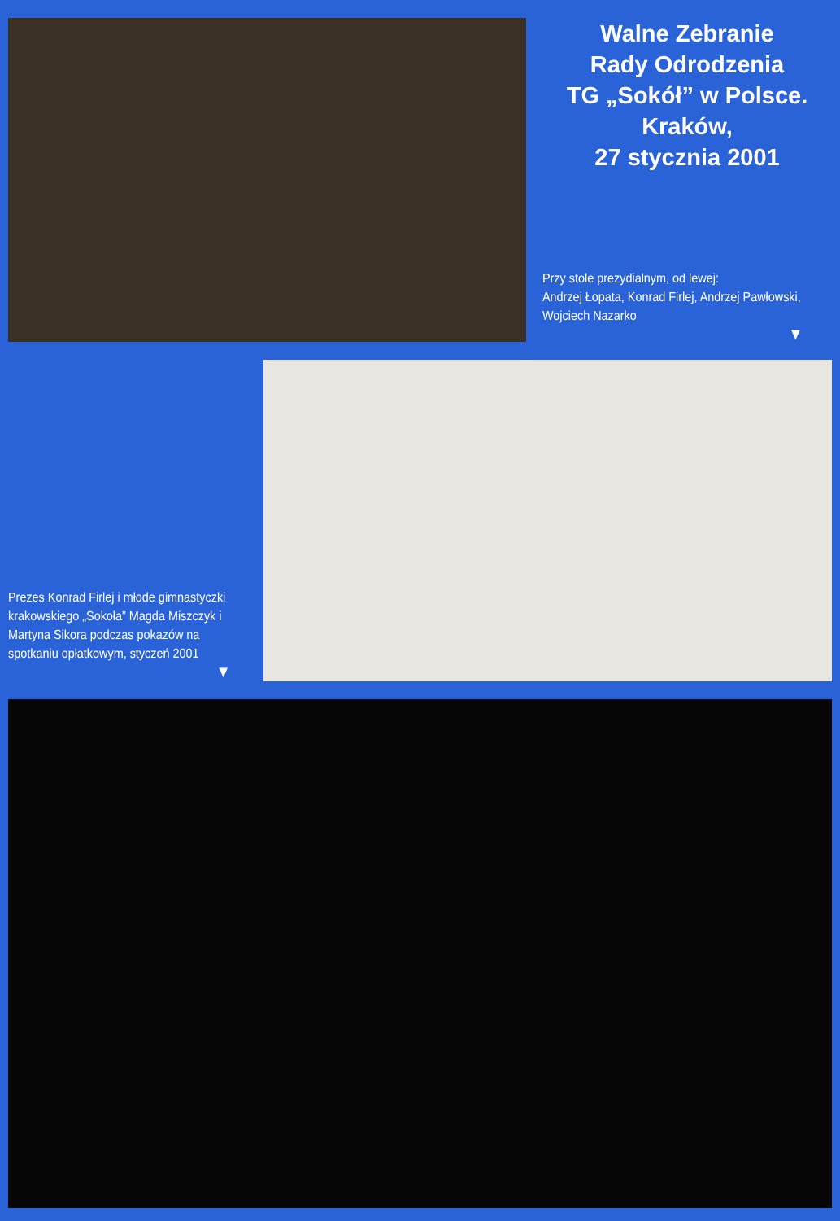Walne Zebranie
Rady Odrodzenia
TG „Sokół” w Polsce.
Kraków,
27 stycznia 2001
Przy stole prezydialnym, od lewej:
Andrzej Łopata, Konrad Firlej, Andrzej Pawłowski,
Wojciech Nazarko
▼
Prezes Konrad Firlej i młode gimnastyczki krakowskiego „Sokoła” Magda Miszczyk i Martyna Sikora podczas pokazów na spotkaniu opłatkowym, styczeń 2001
▼